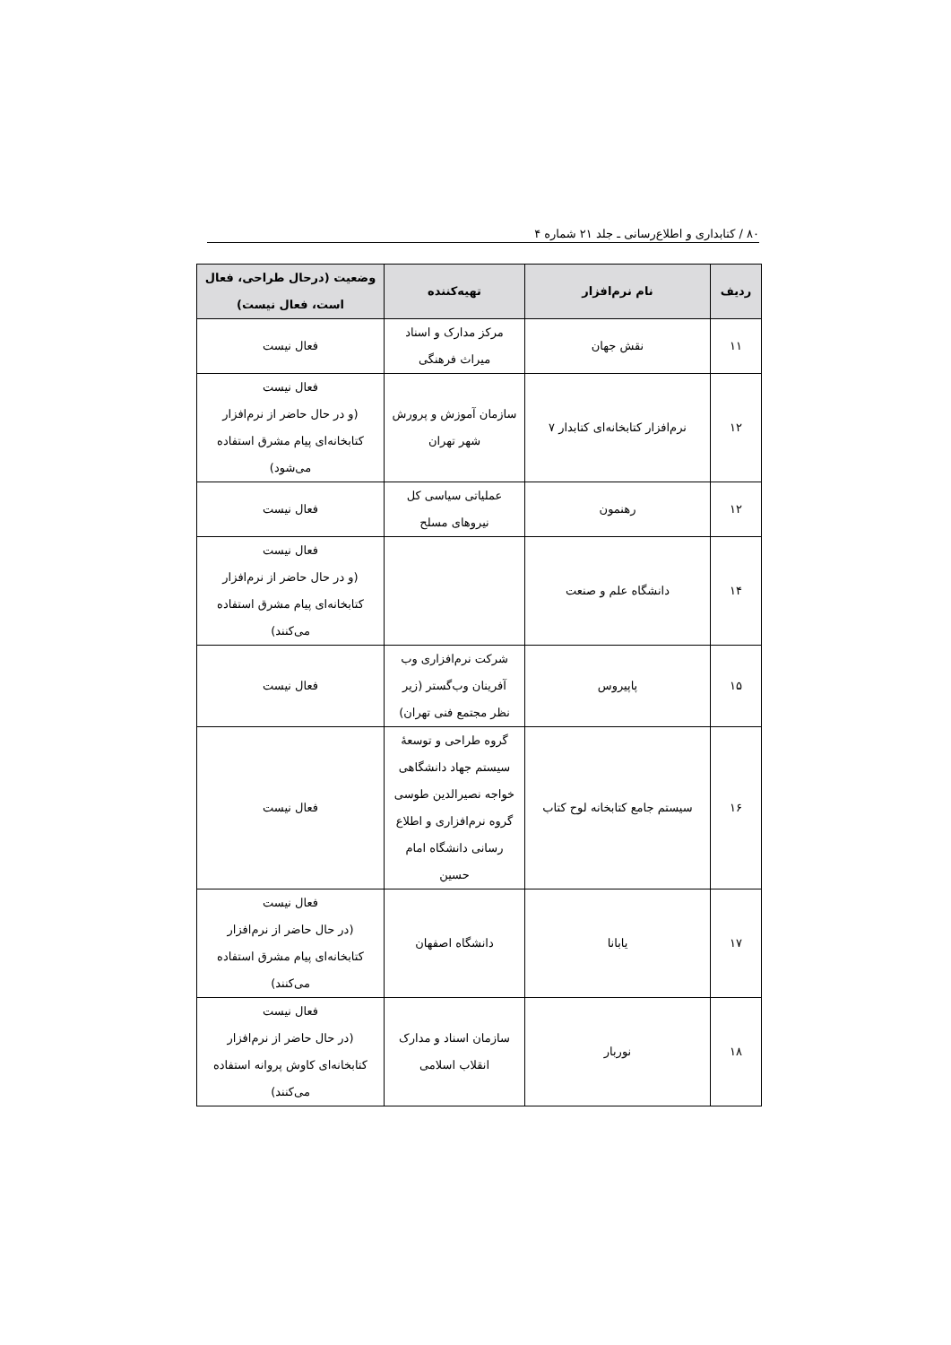۸۰ / کتابداری و اطلاع‌رسانی ـ جلد ۲۱ شماره ۴
| ردیف | نام نرم‌افزار | تهیه‌کننده | وضعیت (درحال طراحی، فعال است، فعال نیست) |
| --- | --- | --- | --- |
| ۱۱ | نقش جهان | مرکز مدارک و اسناد میراث فرهنگی | فعال نیست |
| ۱۲ | نرم‌افزار کتابخانه‌ای کتابدار ۷ | سازمان آموزش و پرورش شهر تهران | فعال نیست (و در حال حاضر از نرم‌افزار کتابخانه‌ای پیام مشرق استفاده می‌شود) |
| ۱۲ | رهنمون | عملیاتی سیاسی کل نیروهای مسلح | فعال نیست |
| ۱۴ | دانشگاه علم و صنعت | | فعال نیست (و در حال حاضر از نرم‌افزار کتابخانه‌ای پیام مشرق استفاده می‌کنند) |
| ۱۵ | پاپیروس | شرکت نرم‌افزاری وب آفرینان وب‌گستر (زیر نظر مجتمع فنی تهران) | فعال نیست |
| ۱۶ | سیستم جامع کتابخانه لوح کتاب | گروه طراحی و توسعهٔ سیستم جهاد دانشگاهی خواجه نصیرالدین طوسی گروه نرم‌افزاری و اطلاع رسانی دانشگاه امام حسین | فعال نیست |
| ۱۷ | یابانا | دانشگاه اصفهان | فعال نیست (در حال حاضر از نرم‌افزار کتابخانه‌ای پیام مشرق استفاده می‌کنند) |
| ۱۸ | نوربار | سازمان اسناد و مدارک انقلاب اسلامی | فعال نیست (در حال حاضر از نرم‌افزار کتابخانه‌ای کاوش پروانه استفاده می‌کنند) |